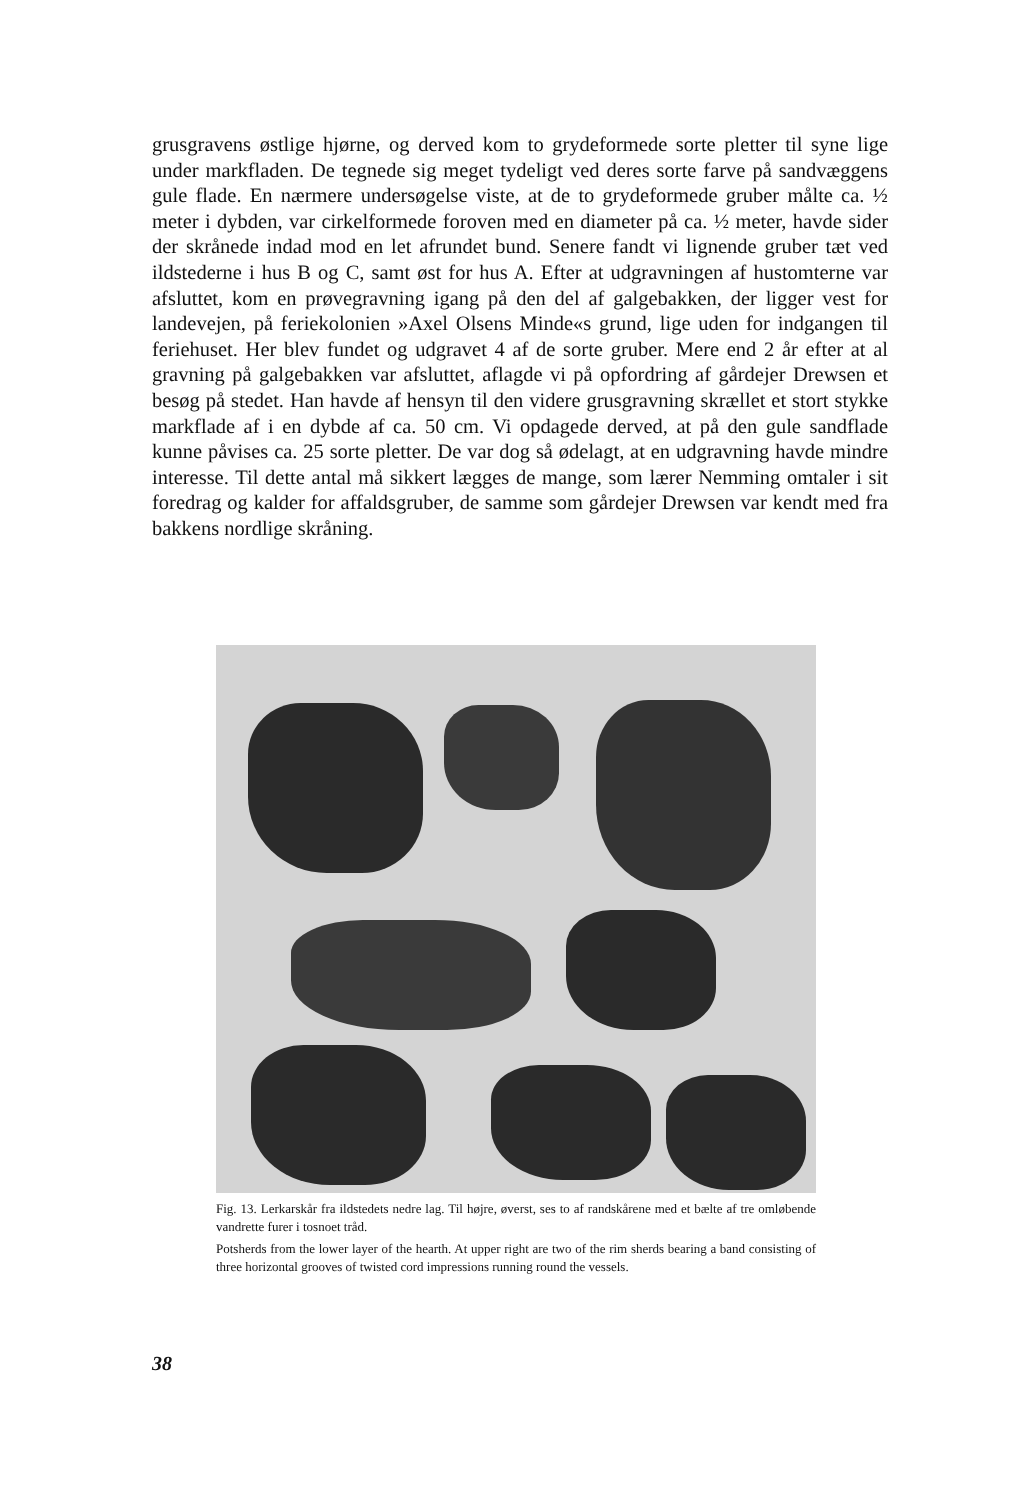grusgravens østlige hjørne, og derved kom to grydeformede sorte pletter til syne lige under markfladen. De tegnede sig meget tydeligt ved deres sorte farve på sandvæggens gule flade. En nærmere undersøgelse viste, at de to grydeformede gruber målte ca. ½ meter i dybden, var cirkelformede foroven med en diameter på ca. ½ meter, havde sider der skrånede indad mod en let afrundet bund. Senere fandt vi lignende gruber tæt ved ildstederne i hus B og C, samt øst for hus A. Efter at udgravningen af hustomterne var afsluttet, kom en prøvegravning igang på den del af galgebakken, der ligger vest for landevejen, på feriekolonien »Axel Olsens Minde«s grund, lige uden for indgangen til feriehuset. Her blev fundet og udgravet 4 af de sorte gruber. Mere end 2 år efter at al gravning på galgebakken var afsluttet, aflagde vi på opfordring af gårdejer Drewsen et besøg på stedet. Han havde af hensyn til den videre grusgravning skrællet et stort stykke markflade af i en dybde af ca. 50 cm. Vi opdagede derved, at på den gule sandflade kunne påvises ca. 25 sorte pletter. De var dog så ødelagt, at en udgravning havde mindre interesse. Til dette antal må sikkert lægges de mange, som lærer Nemming omtaler i sit foredrag og kalder for affaldsgruber, de samme som gårdejer Drewsen var kendt med fra bakkens nordlige skråning.
Fig. 13. Lerkarskår fra ildstedets nedre lag. Til højre, øverst, ses to af randskårene med et bælte af tre omløbende vandrette furer i tosnoet tråd.
Potsherds from the lower layer of the hearth. At upper right are two of the rim sherds bearing a band consisting of three horizontal grooves of twisted cord impressions running round the vessels.
38